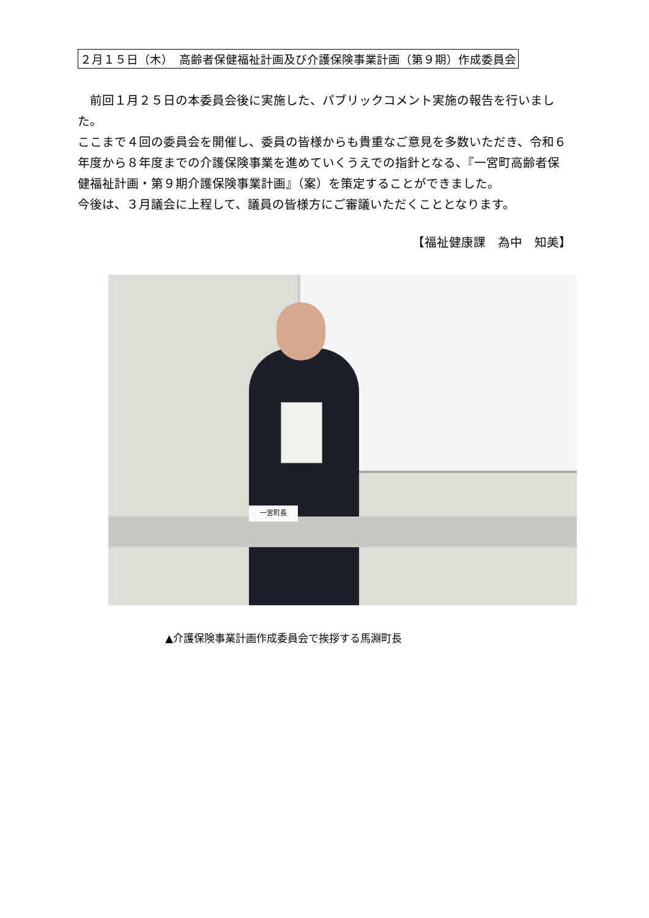２月１５日（木）　高齢者保健福祉計画及び介護保険事業計画（第９期）作成委員会
　前回１月２５日の本委員会後に実施した、パブリックコメント実施の報告を行いました。
ここまで４回の委員会を開催し、委員の皆様からも貴重なご意見を多数いただき、令和６年度から８年度までの介護保険事業を進めていくうえでの指針となる、『一宮町高齢者保健福祉計画・第９期介護保険事業計画』（案）を策定することができました。
今後は、３月議会に上程して、議員の皆様方にご審議いただくこととなります。
【福祉健康課　為中　知美】
一宮町長
▲介護保険事業計画作成委員会で挨拶する馬淵町長